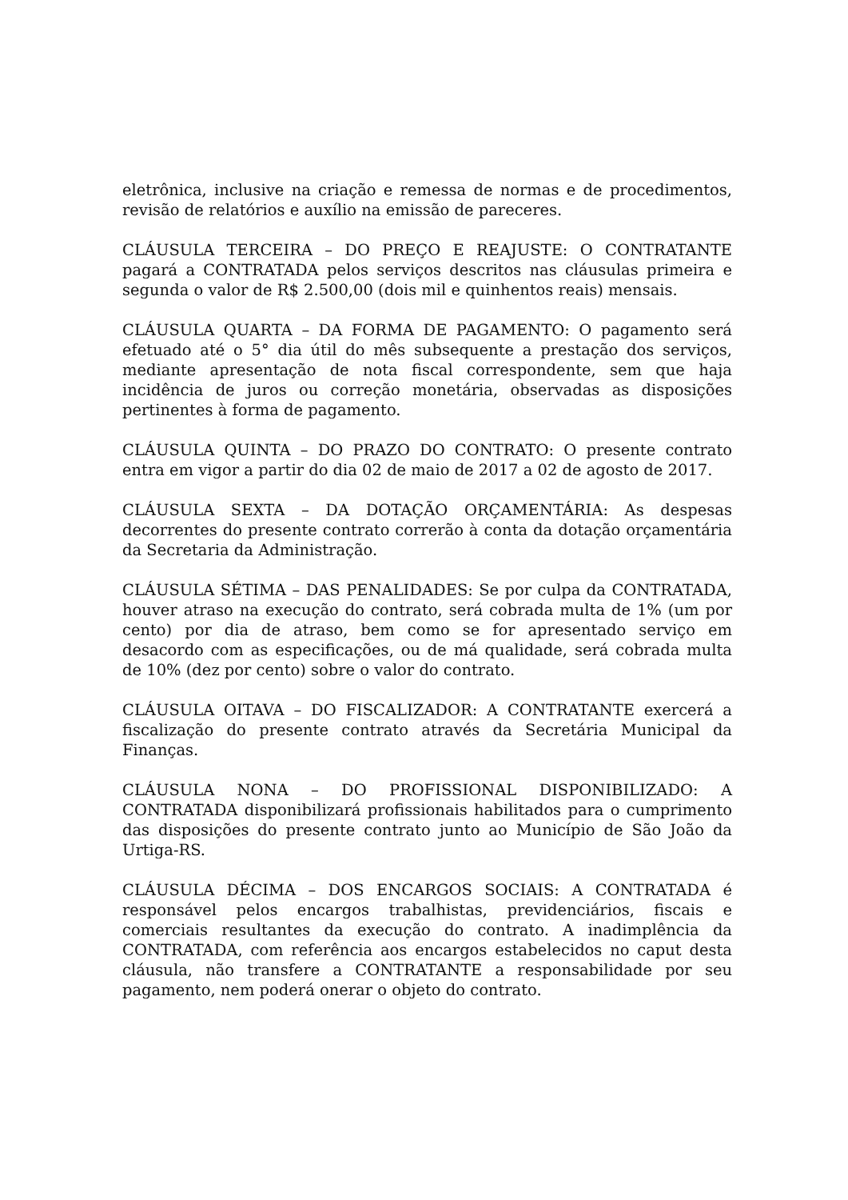eletrônica, inclusive na criação e remessa de normas e de procedimentos, revisão de relatórios e auxílio na emissão de pareceres.
CLÁUSULA TERCEIRA – DO PREÇO E REAJUSTE: O CONTRATANTE pagará a CONTRATADA pelos serviços descritos nas cláusulas primeira e segunda o valor de R$ 2.500,00 (dois mil e quinhentos reais) mensais.
CLÁUSULA QUARTA – DA FORMA DE PAGAMENTO: O pagamento será efetuado até o 5° dia útil do mês subsequente a prestação dos serviços, mediante apresentação de nota fiscal correspondente, sem que haja incidência de juros ou correção monetária, observadas as disposições pertinentes à forma de pagamento.
CLÁUSULA QUINTA – DO PRAZO DO CONTRATO: O presente contrato entra em vigor a partir do dia 02 de maio de 2017 a 02 de agosto de 2017.
CLÁUSULA SEXTA – DA DOTAÇÃO ORÇAMENTÁRIA: As despesas decorrentes do presente contrato correrão à conta da dotação orçamentária da Secretaria da Administração.
CLÁUSULA SÉTIMA – DAS PENALIDADES: Se por culpa da CONTRATADA, houver atraso na execução do contrato, será cobrada multa de 1% (um por cento) por dia de atraso, bem como se for apresentado serviço em desacordo com as especificações, ou de má qualidade, será cobrada multa de 10% (dez por cento) sobre o valor do contrato.
CLÁUSULA OITAVA – DO FISCALIZADOR: A CONTRATANTE exercerá a fiscalização do presente contrato através da Secretária Municipal da Finanças.
CLÁUSULA NONA – DO PROFISSIONAL DISPONIBILIZADO: A CONTRATADA disponibilizará profissionais habilitados para o cumprimento das disposições do presente contrato junto ao Município de São João da Urtiga-RS.
CLÁUSULA DÉCIMA – DOS ENCARGOS SOCIAIS: A CONTRATADA é responsável pelos encargos trabalhistas, previdenciários, fiscais e comerciais resultantes da execução do contrato. A inadimplência da CONTRATADA, com referência aos encargos estabelecidos no caput desta cláusula, não transfere a CONTRATANTE a responsabilidade por seu pagamento, nem poderá onerar o objeto do contrato.